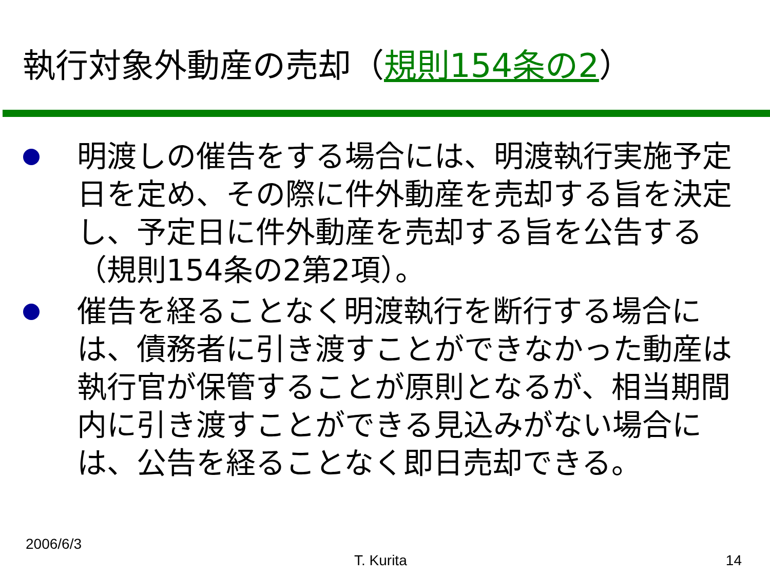執行対象外動産の売却（規則154条の2）
明渡しの催告をする場合には、明渡執行実施予定日を定め、その際に件外動産を売却する旨を決定し、予定日に件外動産を売却する旨を公告する（規則154条の2第2項）。
催告を経ることなく明渡執行を断行する場合には、債務者に引き渡すことができなかった動産は執行官が保管することが原則となるが、相当期間内に引き渡すことができる見込みがない場合には、公告を経ることなく即日売却できる。
2006/6/3
T. Kurita 14